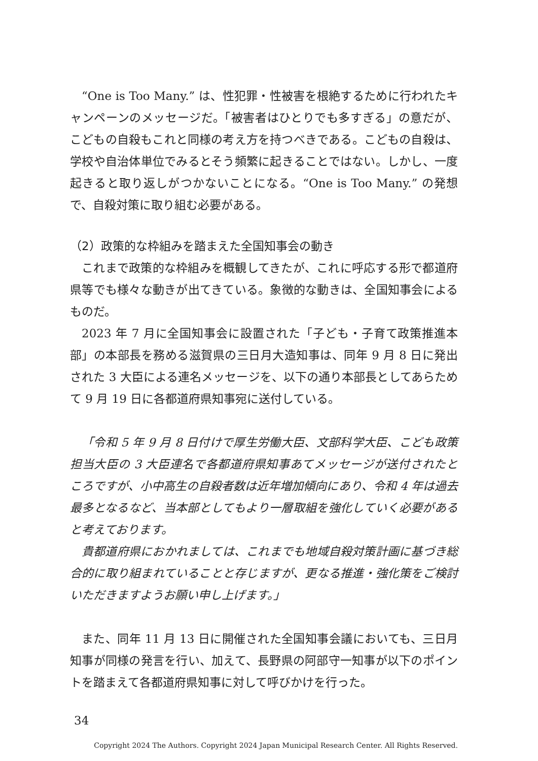“One is Too Many.” は、性犯罪・性被害を根絶するために行われたキャンペーンのメッセージだ。「被害者はひとりでも多すぎる」の意だが、こどもの自殺もこれと同様の考え方を持つべきである。こどもの自殺は、学校や自治体単位でみるとそう頻繁に起きることではない。しかし、一度起きると取り返しがつかないことになる。“One is Too Many.” の発想で、自殺対策に取り組む必要がある。
（2）政策的な枠組みを踏まえた全国知事会の動き
これまで政策的な枠組みを概観してきたが、これに呼応する形で都道府県等でも様々な動きが出てきている。象徴的な動きは、全国知事会によるものだ。
2023 年 7 月に全国知事会に設置された「子ども・子育て政策推進本部」の本部長を務める滋賀県の三日月大造知事は、同年 9 月 8 日に発出された 3 大臣による連名メッセージを、以下の通り本部長としてあらためて 9 月 19 日に各都道府県知事宛に送付している。
「令和 5 年 9 月 8 日付けで厚生労働大臣、文部科学大臣、こども政策担当大臣の 3 大臣連名で各都道府県知事あてメッセージが送付されたところですが、小中高生の自殺者数は近年増加傾向にあり、令和 4 年は過去最多となるなど、当本部としてもより一層取組を強化していく必要があると考えております。
貴都道府県におかれましては、これまでも地域自殺対策計画に基づき総合的に取り組まれていることと存じますが、更なる推進・強化策をご検討いただきますようお願い申し上げます。」
また、同年 11 月 13 日に開催された全国知事会議においても、三日月知事が同様の発言を行い、加えて、長野県の阿部守一知事が以下のポイントを踏まえて各都道府県知事に対して呼びかけを行った。
34
Copyright 2024 The Authors. Copyright 2024 Japan Municipal Research Center. All Rights Reserved.